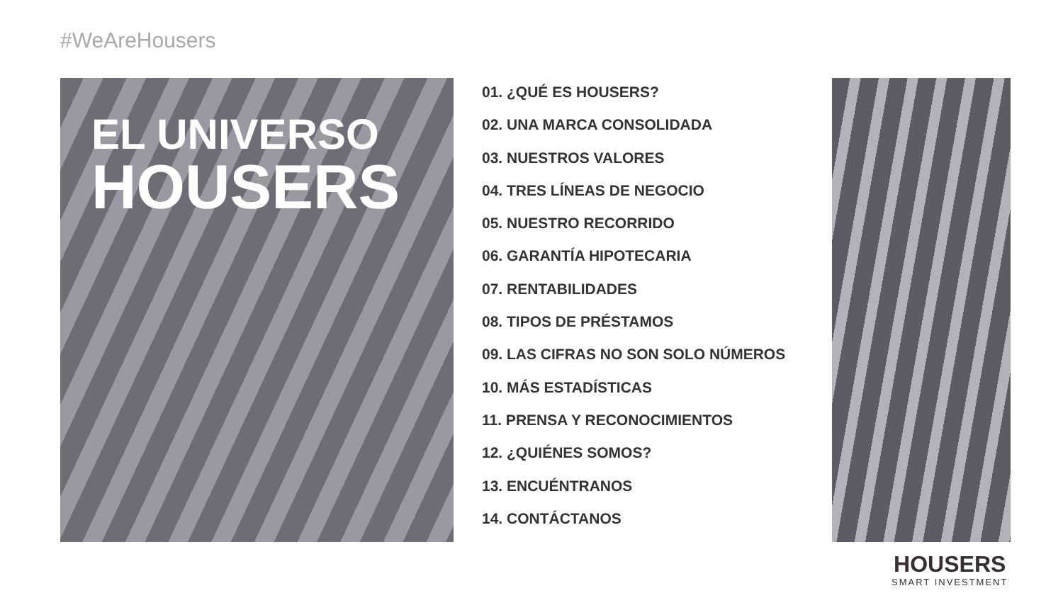#WeAreHousers
EL UNIVERSO
HOUSERS
01. ¿QUÉ ES HOUSERS?
02. UNA MARCA CONSOLIDADA
03. NUESTROS VALORES
04. TRES LÍNEAS DE NEGOCIO
05. NUESTRO RECORRIDO
06. GARANTÍA HIPOTECARIA
07. RENTABILIDADES
08. TIPOS DE PRÉSTAMOS
09. LAS CIFRAS NO SON SOLO NÚMEROS
10. MÁS ESTADÍSTICAS
11. PRENSA Y RECONOCIMIENTOS
12. ¿QUIÉNES SOMOS?
13. ENCUÉNTRANOS
14. CONTÁCTANOS
HOUSERS
SMART INVESTMENT